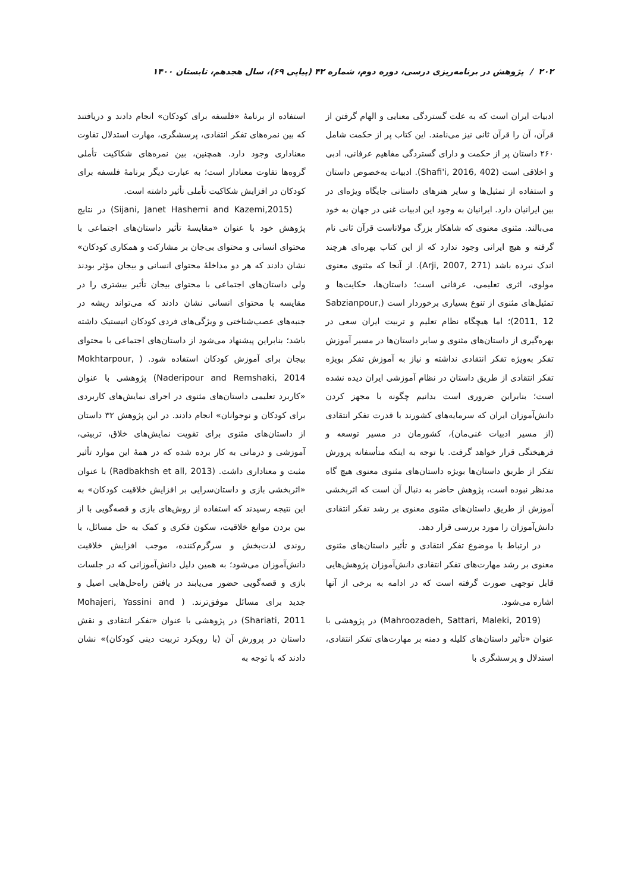۲۰۲ / پژوهش در برنامه‌ریزی درسی، دوره دوم، شماره ۴۲ (پیاپی ۶۹)، سال هجدهم، تابستان ۱۴۰۰
ادبیات ایران است که به علت گستردگی معنایی و الهام گرفتن از قرآن، آن را قرآن ثانی نیز می‌نامند. این کتاب پر از حکمت شامل ۲۶۰ داستان پر از حکمت و دارای گستردگی مفاهیم عرفانی، ادبی و اخلاقی است (Shafi'i, 2016, 402). ادبیات به‌خصوص داستان و استفاده از تمثیل‌ها و سایر هنرهای داستانی جایگاه ویژه‌ای در بین ایرانیان دارد. ایرانیان به وجود این ادبیات غنی در جهان به خود می‌بالند. مثنوی معنوی که شاهکار بزرگ مولاناست قرآن ثانی نام گرفته و هیچ ایرانی وجود ندارد که از این کتاب بهره‌ای هرچند اندک نبرده باشد (Arji, 2007, 271). از آنجا که مثنوی معنوی مولوی، اثری تعلیمی، عرفانی است؛ داستان‌ها، حکایت‌ها و تمثیل‌های مثنوی از تنوع بسیاری برخوردار است (Sabzianpour, 2011, 12)؛ اما هیچگاه نظام تعلیم و تربیت ایران سعی در بهره‌گیری از داستان‌های مثنوی و سایر داستان‌ها در مسیر آموزش تفکر به‌ویژه تفکر انتقادی نداشته و نیاز به آموزش تفکر بویژه تفکر انتقادی از طریق داستان در نظام آموزشی ایران دیده نشده است؛ بنابراین ضروری است بدانیم چگونه با مجهز کردن دانش‌آموزان ایران که سرمایه‌های کشورند با قدرت تفکر انتقادی (از مسیر ادبیات غنی‌مان)، کشورمان در مسیر توسعه و فرهیختگی قرار خواهد گرفت. با توجه به اینکه متأسفانه پرورش تفکر از طریق داستان‌ها بویژه داستان‌های مثنوی معنوی هیچ گاه مدنظر نبوده است، پژوهش حاضر به دنبال آن است که اثربخشی آموزش از طریق داستان‌های مثنوی معنوی بر رشد تفکر انتقادی دانش‌آموزان را مورد بررسی قرار دهد.
در ارتباط با موضوع تفکر انتقادی و تأثیر داستان‌های مثنوی معنوی بر رشد مهارت‌های تفکر انتقادی دانش‌آموزان پژوهش‌هایی قابل توجهی صورت گرفته است که در ادامه به برخی از آنها اشاره می‌شود.
(Mahroozadeh, Sattari, Maleki, 2019) در پژوهشی با عنوان «تأثیر داستان‌های کلیله و دمنه بر مهارت‌های تفکر انتقادی، استدلال و پرسشگری با
استفاده از برنامهٔ «فلسفه برای کودکان» انجام دادند و دریافتند که بین نمره‌های تفکر انتقادی، پرسشگری، مهارت استدلال تفاوت معناداری وجود دارد. همچنین، بین نمره‌های شکاکیت تأملی گروه‌ها تفاوت معنادار است؛ به عبارت دیگر برنامهٔ فلسفه برای کودکان در افزایش شکاکیت تأملی تأثیر داشته است.
(Sijani, Janet Hashemi and Kazemi,2015) در نتایج پژوهش خود با عنوان «مقایسهٔ تأثیر داستان‌های اجتماعی با محتوای انسانی و محتوای بی‌جان بر مشارکت و همکاری کودکان» نشان دادند که هر دو مداخلهٔ محتوای انسانی و بیجان مؤثر بودند ولی داستان‌های اجتماعی با محتوای بیجان تأثیر بیشتری را در مقایسه با محتوای انسانی نشان دادند که می‌تواند ریشه در جنبه‌های عصب‌شناختی و ویژگی‌های فردی کودکان اتیستیک داشته باشد؛ بنابراین پیشنهاد می‌شود از داستان‌های اجتماعی با محتوای بیجان برای آموزش کودکان استفاده شود. ( Mokhtarpour, Naderipour and Remshaki, 2014) پژوهشی با عنوان «کاربرد تعلیمی داستان‌های مثنوی در اجرای نمایش‌های کاربردی برای کودکان و نوجوانان» انجام دادند. در این پژوهش ۳۲ داستان از داستان‌های مثنوی برای تقویت نمایش‌های خلاق، تربیتی، آموزشی و درمانی به کار برده شده که در همهٔ این موارد تأثیر مثبت و معناداری داشت. (Radbakhsh et all, 2013) با عنوان «اثربخشی بازی و داستان‌سرایی بر افزایش خلاقیت کودکان» به این نتیجه رسیدند که استفاده از روش‌های بازی و قصه‌گویی با از بین بردن موانع خلاقیت، سکون فکری و کمک به حل مسائل، با روندی لذت‌بخش و سرگرم‌کننده، موجب افزایش خلاقیت دانش‌آموزان می‌شود؛ به همین دلیل دانش‌آموزانی که در جلسات بازی و قصه‌گویی حضور می‌یابند در یافتن راه‌حل‌هایی اصیل و جدید برای مسائل موفق‌ترند. ( Mohajeri, Yassini and Shariati, 2011) در پژوهشی با عنوان «تفکر انتقادی و نقش داستان در پرورش آن (با رویکرد تربیت دینی کودکان)» نشان دادند که با توجه به